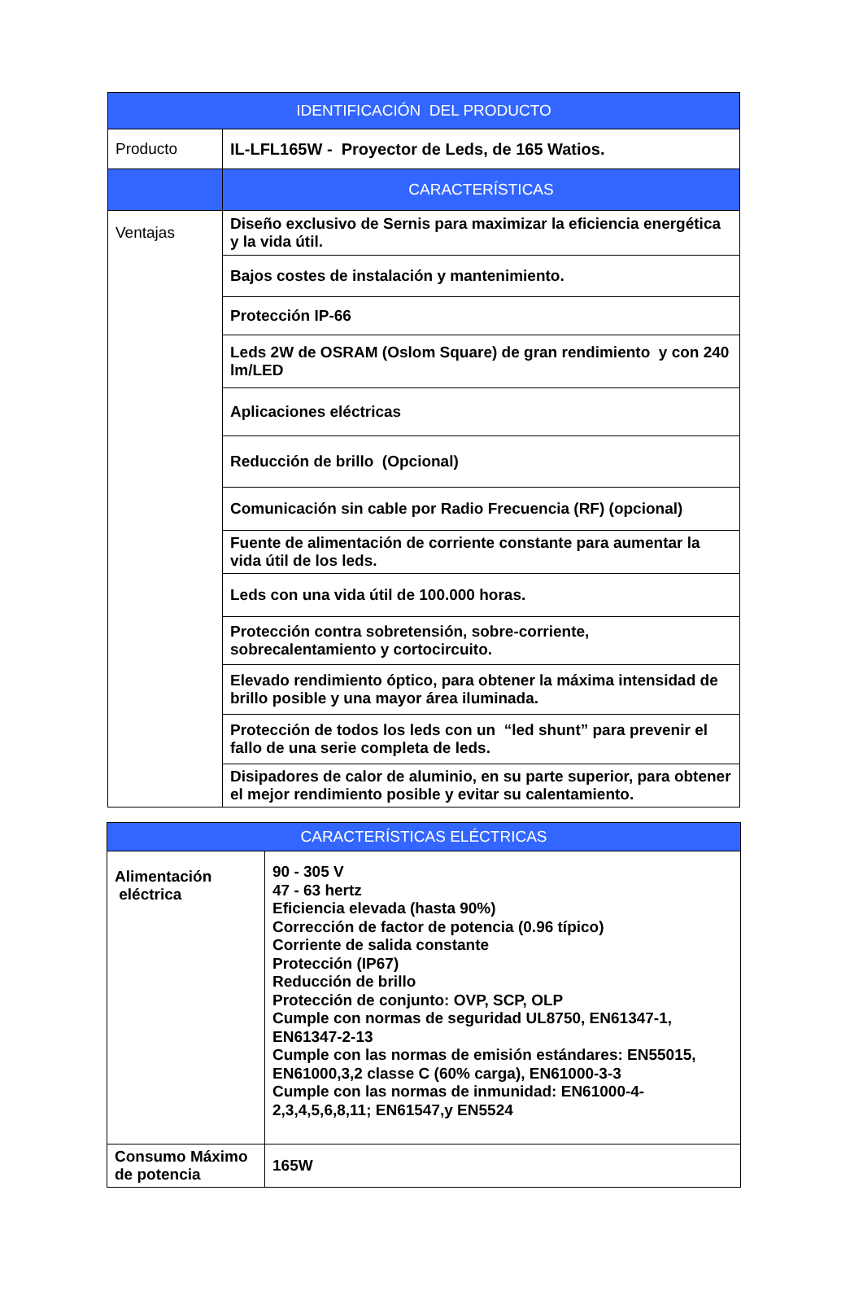| IDENTIFICACIÓN DEL PRODUCTO | |
| --- | --- |
| Producto | IL-LFL165W - Proyector de Leds, de 165 Watios. |
| | CARACTERÍSTICAS |
| Ventajas | Diseño exclusivo de Sernis para maximizar la eficiencia energética y la vida útil. |
| | Bajos costes de instalación y mantenimiento. |
| | Protección IP-66 |
| | Leds 2W de OSRAM (Oslom Square) de gran rendimiento y con 240 lm/LED |
| | Aplicaciones eléctricas |
| | Reducción de brillo (Opcional) |
| | Comunicación sin cable por Radio Frecuencia (RF) (opcional) |
| | Fuente de alimentación de corriente constante para aumentar la vida útil de los leds. |
| | Leds con una vida útil de 100.000 horas. |
| | Protección contra sobretensión, sobre-corriente, sobrecalentamiento y cortocircuito. |
| | Elevado rendimiento óptico, para obtener la máxima intensidad de brillo posible y una mayor área iluminada. |
| | Protección de todos los leds con un “led shunt” para prevenir el fallo de una serie completa de leds. |
| | Disipadores de calor de aluminio, en su parte superior, para obtener el mejor rendimiento posible y evitar su calentamiento. |
| CARACTERÍSTICAS ELÉCTRICAS | |
| --- | --- |
| Alimentación eléctrica | 90 - 305 V 47 - 63 hertz Eficiencia elevada (hasta 90%) Corrección de factor de potencia (0.96 típico) Corriente de salida constante Protección (IP67) Reducción de brillo Protección de conjunto: OVP, SCP, OLP Cumple con normas de seguridad UL8750, EN61347-1, EN61347-2-13 Cumple con las normas de emisión estándares: EN55015, EN61000,3,2 classe C (60% carga), EN61000-3-3 Cumple con las normas de inmunidad: EN61000-4-2,3,4,5,6,8,11; EN61547,y EN5524 |
| Consumo Máximo de potencia | 165W |